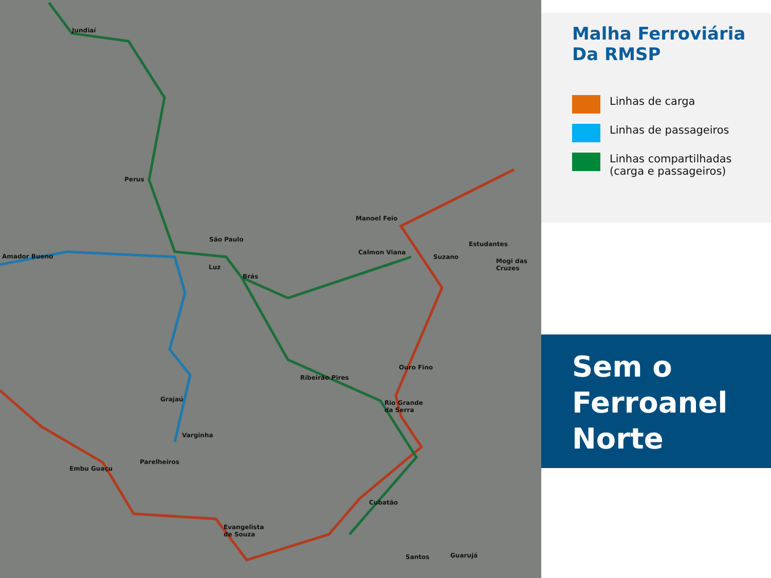Jundiaí
Perus
São Paulo
Amador Bueno
Luz
Brás
Manoel Feio
Calmon Viana
Suzano
Estudantes
Mogi das
Cruzes
Ouro Fino
Ribeirão Pires
Rio Grande
da Serra
Grajaú
Varginha
Parelheiros
Embu Guaçu
Evangelista
de Souza
Cubatão
Santos Guarujá
Malha Ferroviária
Da RMSP
Linhas de carga
Linhas de passageiros
Linhas compartilhadas
(carga e passageiros)
Sem o
Ferroanel
Norte